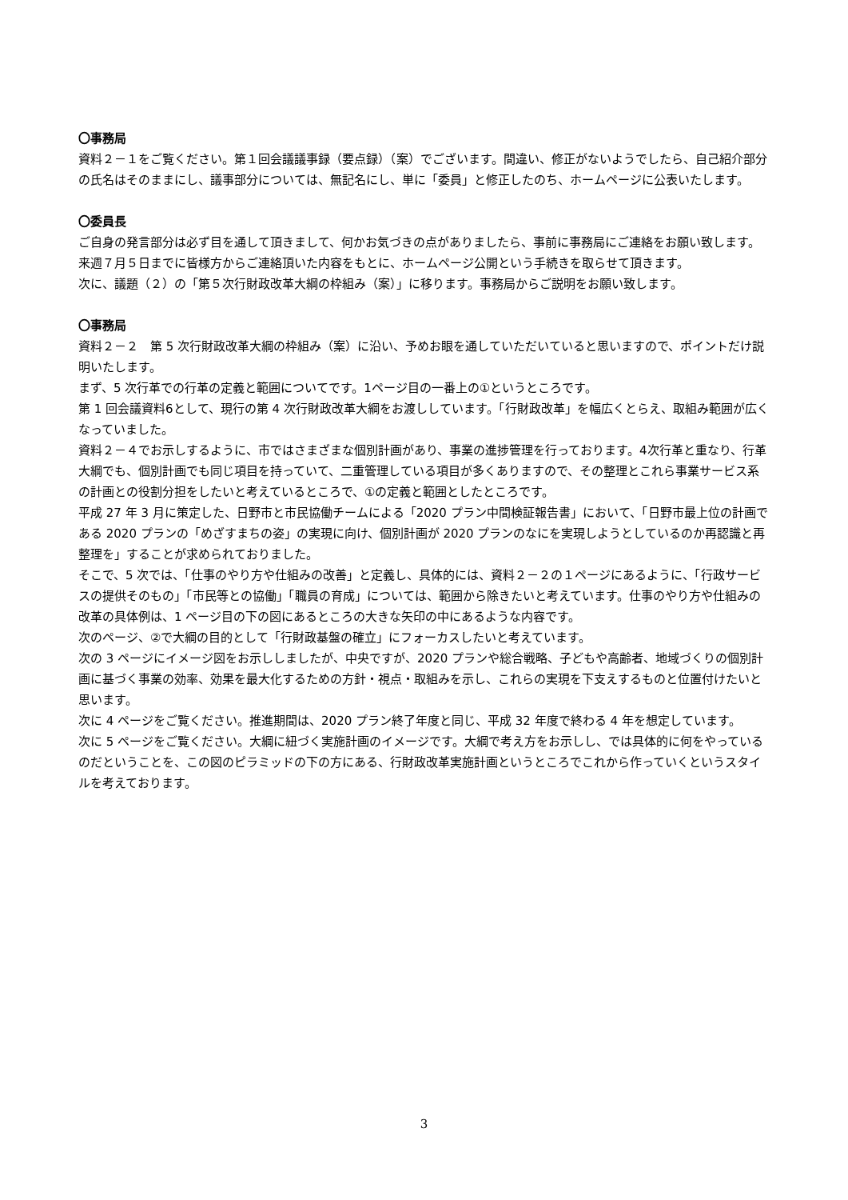〇事務局
資料２－１をご覧ください。第１回会議議事録（要点録）（案）でございます。間違い、修正がないようでしたら、自己紹介部分の氏名はそのままにし、議事部分については、無記名にし、単に「委員」と修正したのち、ホームページに公表いたします。
〇委員長
ご自身の発言部分は必ず目を通して頂きまして、何かお気づきの点がありましたら、事前に事務局にご連絡をお願い致します。来週７月５日までに皆様方からご連絡頂いた内容をもとに、ホームページ公開という手続きを取らせて頂きます。
次に、議題（２）の「第５次行財政改革大綱の枠組み（案）」に移ります。事務局からご説明をお願い致します。
〇事務局
資料２－２　第 5 次行財政改革大綱の枠組み（案）に沿い、予めお眼を通していただいていると思いますので、ポイントだけ説明いたします。
まず、5 次行革での行革の定義と範囲についてです。1ページ目の一番上の①というところです。
第 1 回会議資料6として、現行の第 4 次行財政改革大綱をお渡ししています。「行財政改革」を幅広くとらえ、取組み範囲が広くなっていました。
資料２－４でお示しするように、市ではさまざまな個別計画があり、事業の進捗管理を行っております。4次行革と重なり、行革大綱でも、個別計画でも同じ項目を持っていて、二重管理している項目が多くありますので、その整理とこれら事業サービス系の計画との役割分担をしたいと考えているところで、①の定義と範囲としたところです。
平成 27 年 3 月に策定した、日野市と市民協働チームによる「2020 プラン中間検証報告書」において、「日野市最上位の計画である 2020 プランの「めざすまちの姿」の実現に向け、個別計画が 2020 プランのなにを実現しようとしているのか再認識と再整理を」することが求められておりました。
そこで、5 次では、「仕事のやり方や仕組みの改善」と定義し、具体的には、資料２－２の１ページにあるように、「行政サービスの提供そのもの」「市民等との協働」「職員の育成」については、範囲から除きたいと考えています。仕事のやり方や仕組みの改革の具体例は、1 ページ目の下の図にあるところの大きな矢印の中にあるような内容です。
次のページ、②で大綱の目的として「行財政基盤の確立」にフォーカスしたいと考えています。
次の 3 ページにイメージ図をお示ししましたが、中央ですが、2020 プランや総合戦略、子どもや高齢者、地域づくりの個別計画に基づく事業の効率、効果を最大化するための方針・視点・取組みを示し、これらの実現を下支えするものと位置付けたいと思います。
次に 4 ページをご覧ください。推進期間は、2020 プラン終了年度と同じ、平成 32 年度で終わる 4 年を想定しています。
次に 5 ページをご覧ください。大綱に紐づく実施計画のイメージです。大綱で考え方をお示しし、では具体的に何をやっているのだということを、この図のピラミッドの下の方にある、行財政改革実施計画というところでこれから作っていくというスタイルを考えております。
3